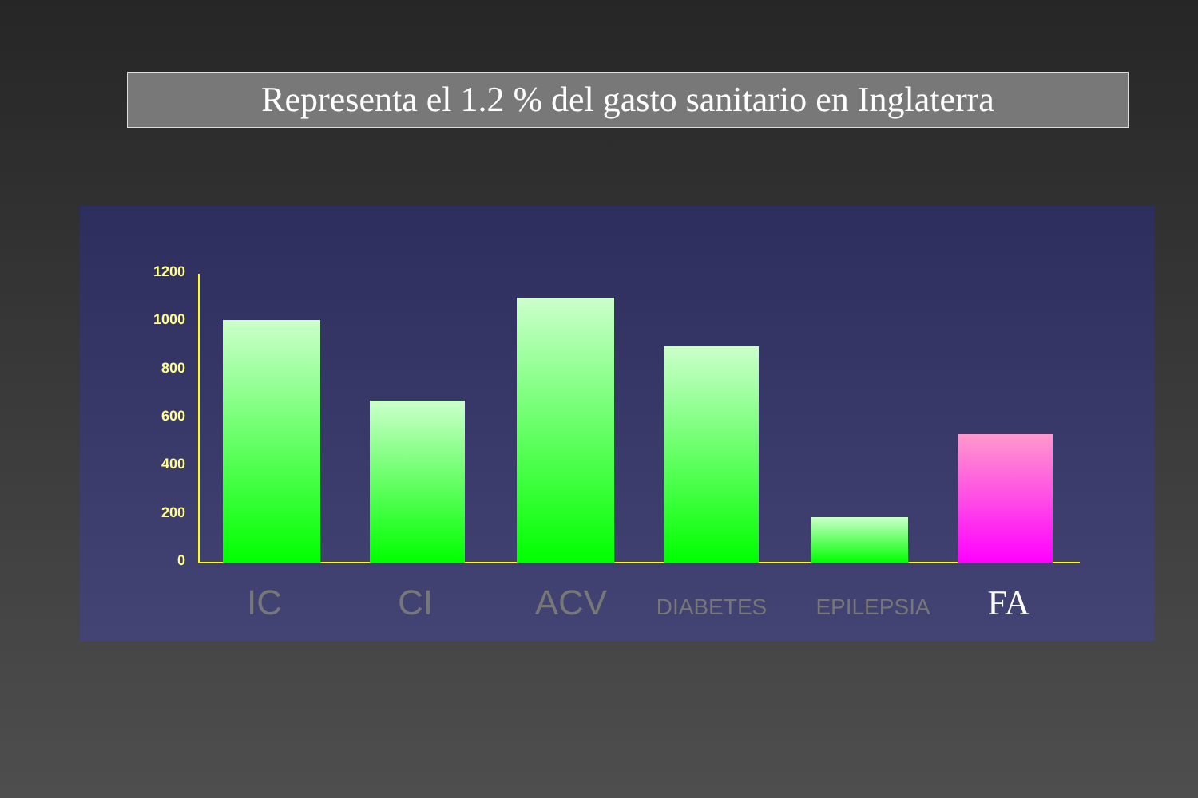Representa el 1.2 % del gasto sanitario en Inglaterra
1200
1000
800
600
400
200
0
IC CI ACV DIABETES EPILEPSIA FA